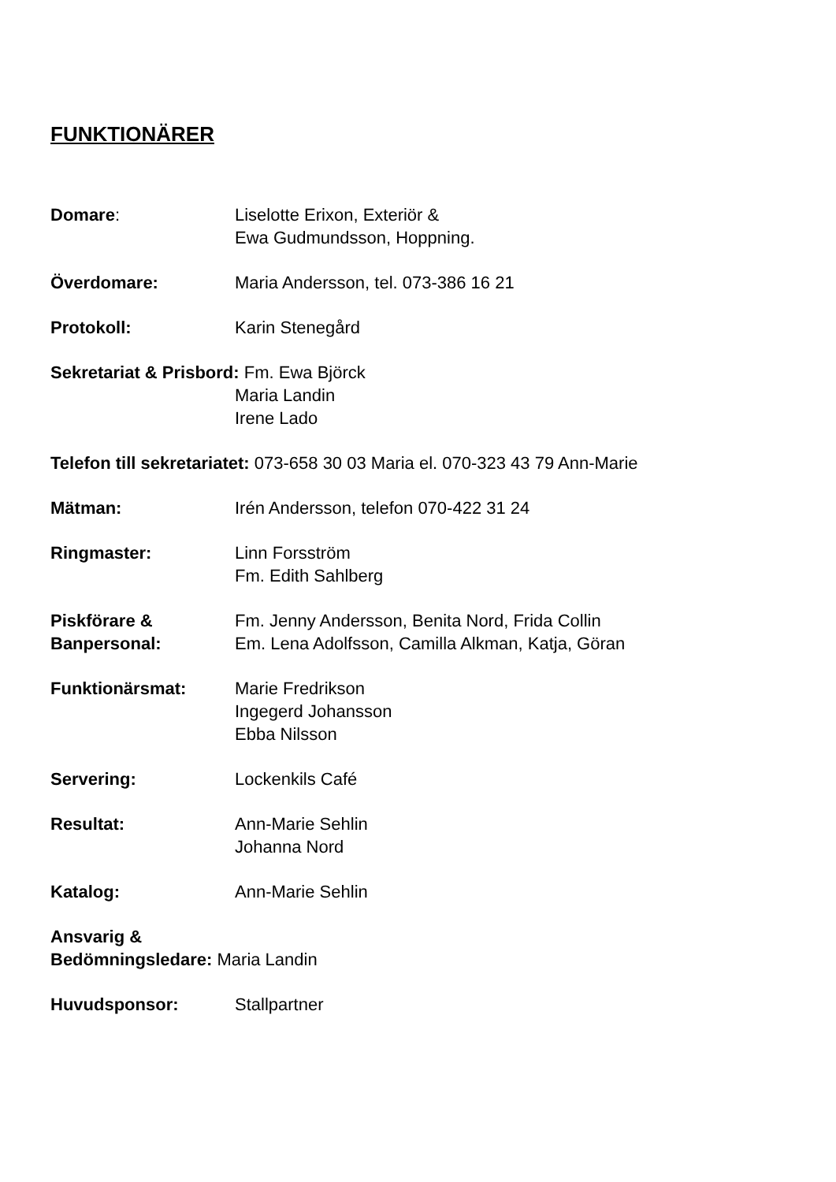FUNKTIONÄRER
Domare: Liselotte Erixon, Exteriör &
Ewa Gudmundsson, Hoppning.
Överdomare: Maria Andersson, tel. 073-386 16 21
Protokoll: Karin Stenegård
Sekretariat & Prisbord: Fm. Ewa Björck
Maria Landin
Irene Lado
Telefon till sekretariatet: 073-658 30 03 Maria el. 070-323 43 79 Ann-Marie
Mätman: Irén Andersson, telefon 070-422 31 24
Ringmaster: Linn Forsström
Fm. Edith Sahlberg
Piskförare &
Banpersonal:
Fm. Jenny Andersson, Benita Nord, Frida Collin
Em. Lena Adolfsson, Camilla Alkman, Katja, Göran
Funktionärsmat: Marie Fredrikson
Ingegerd Johansson
Ebba Nilsson
Servering: Lockenkils Café
Resultat: Ann-Marie Sehlin
Johanna Nord
Katalog: Ann-Marie Sehlin
Ansvarig &
Bedömningsledare: Maria Landin
Huvudsponsor: Stallpartner